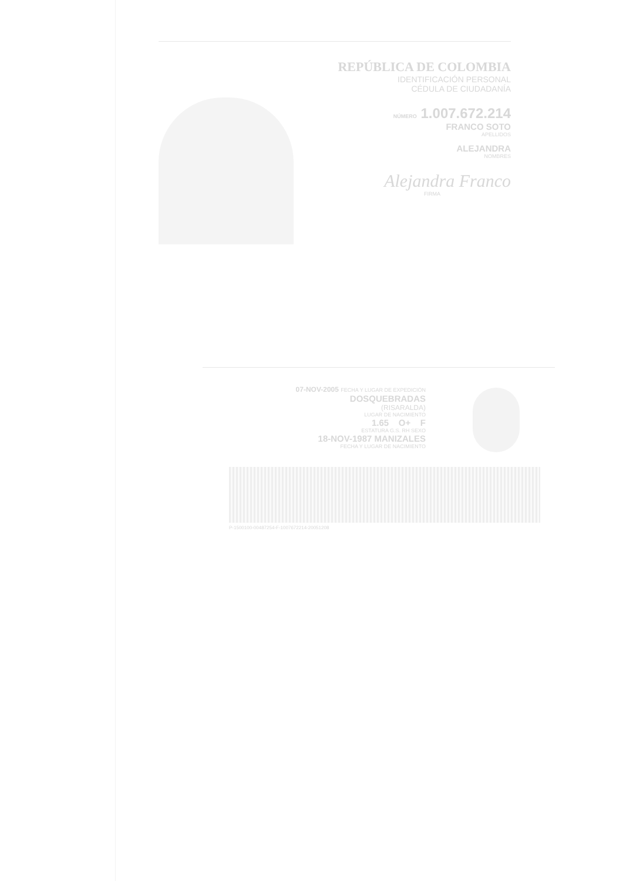REPÚBLICA DE COLOMBIA
IDENTIFICACIÓN PERSONAL
CÉDULA DE CIUDADANÍA
NÚMERO 1.007.672.214
FRANCO SOTO
APELLIDOS
ALEJANDRA
NOMBRES
Alejandra Franco
FIRMA
07-NOV-2005 FECHA Y LUGAR DE EXPEDICIÓN
DOSQUEBRADAS
(RISARALDA)
LUGAR DE NACIMIENTO
1.65 O+ F
ESTATURA G.S. RH SEXO
18-NOV-1987 MANIZALES
FECHA Y LUGAR DE NACIMIENTO
P-1500100-00487254-F-1007672214-20051208